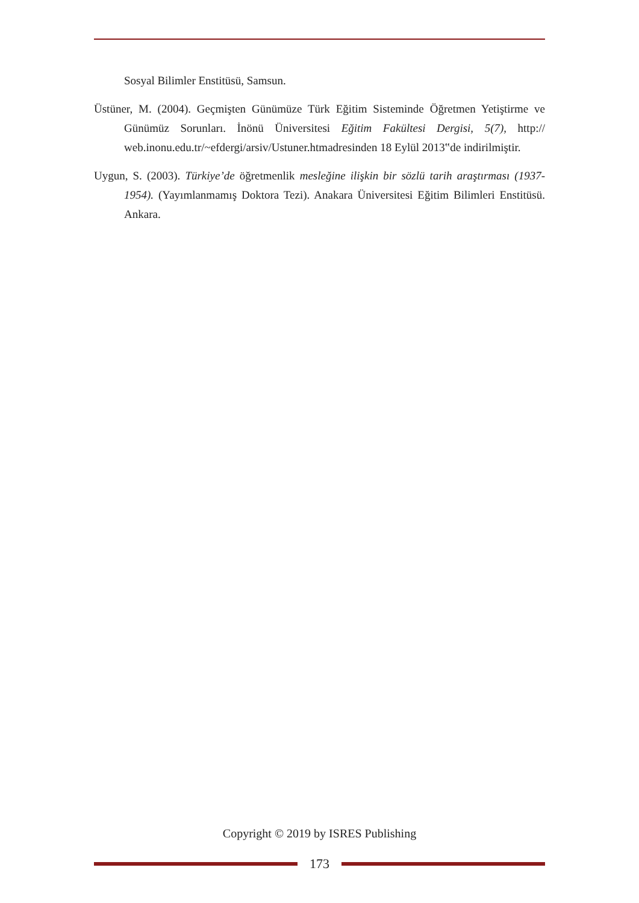Sosyal Bilimler Enstitüsü, Samsun.
Üstüner, M. (2004). Geçmişten Günümüze Türk Eğitim Sisteminde Öğretmen Yetiştirme ve Günümüz Sorunları. İnönü Üniversitesi Eğitim Fakültesi Dergisi, 5(7), http:// web.inonu.edu.tr/~efdergi/arsiv/Ustuner.htmadresinden 18 Eylül 2013‟de indirilmiştir.
Uygun, S. (2003). Türkiye’de öğretmenlik mesleğine ilişkin bir sözlü tarih araştırması (1937-1954). (Yayımlanmamış Doktora Tezi). Anakara Üniversitesi Eğitim Bilimleri Enstitüsü. Ankara.
Copyright © 2019 by ISRES Publishing
173